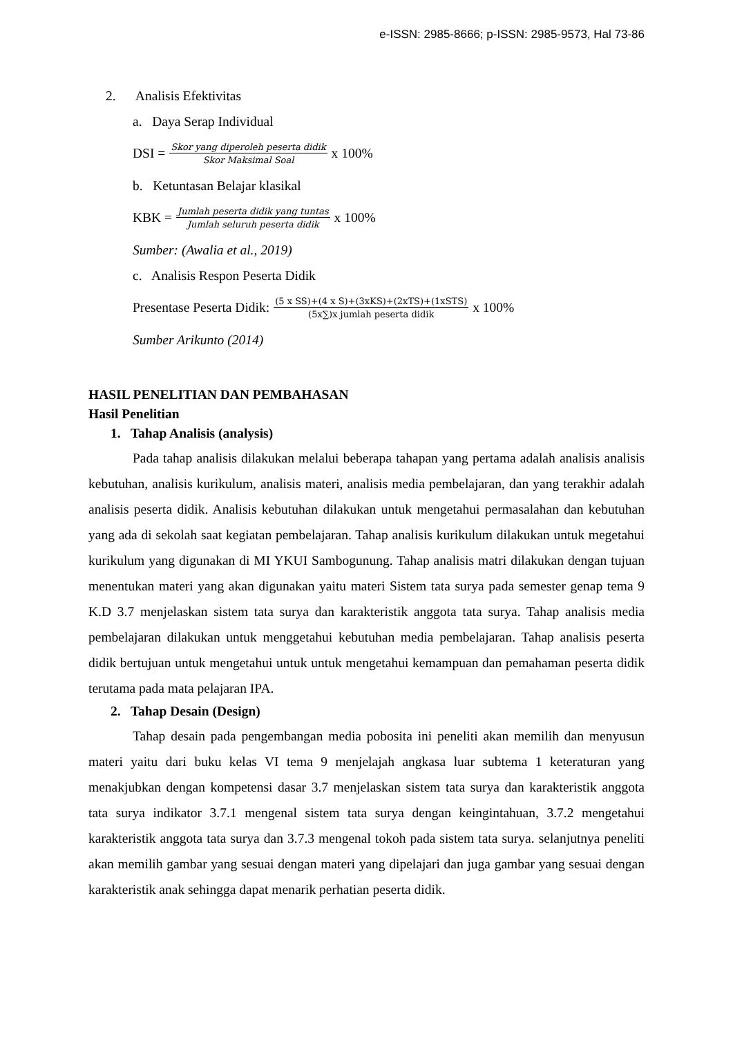e-ISSN: 2985-8666; p-ISSN: 2985-9573, Hal 73-86
2. Analisis Efektivitas
a. Daya Serap Individual
DSI = Skor yang diperoleh peserta didik Skor Maksimal Soal x 100%
b. Ketuntasan Belajar klasikal
KBK = Jumlah peserta didik yang tuntas Jumlah seluruh peserta didik x 100%
Sumber: (Awalia et al., 2019)
c. Analisis Respon Peserta Didik
Presentase Peserta Didik: (5 x SS)+(4 x S)+(3xKS)+(2xTS)+(1xSTS) (5x∑)x jumlah peserta didik x 100%
Sumber Arikunto (2014)
HASIL PENELITIAN DAN PEMBAHASAN
Hasil Penelitian
1. Tahap Analisis (analysis)
Pada tahap analisis dilakukan melalui beberapa tahapan yang pertama adalah analisis analisis kebutuhan, analisis kurikulum, analisis materi, analisis media pembelajaran, dan yang terakhir adalah analisis peserta didik. Analisis kebutuhan dilakukan untuk mengetahui permasalahan dan kebutuhan yang ada di sekolah saat kegiatan pembelajaran. Tahap analisis kurikulum dilakukan untuk megetahui kurikulum yang digunakan di MI YKUI Sambogunung. Tahap analisis matri dilakukan dengan tujuan menentukan materi yang akan digunakan yaitu materi Sistem tata surya pada semester genap tema 9 K.D 3.7 menjelaskan sistem tata surya dan karakteristik anggota tata surya. Tahap analisis media pembelajaran dilakukan untuk menggetahui kebutuhan media pembelajaran. Tahap analisis peserta didik bertujuan untuk mengetahui untuk untuk mengetahui kemampuan dan pemahaman peserta didik terutama pada mata pelajaran IPA.
2. Tahap Desain (Design)
Tahap desain pada pengembangan media pobosita ini peneliti akan memilih dan menyusun materi yaitu dari buku kelas VI tema 9 menjelajah angkasa luar subtema 1 keteraturan yang menakjubkan dengan kompetensi dasar 3.7 menjelaskan sistem tata surya dan karakteristik anggota tata surya indikator 3.7.1 mengenal sistem tata surya dengan keingintahuan, 3.7.2 mengetahui karakteristik anggota tata surya dan 3.7.3 mengenal tokoh pada sistem tata surya. selanjutnya peneliti akan memilih gambar yang sesuai dengan materi yang dipelajari dan juga gambar yang sesuai dengan karakteristik anak sehingga dapat menarik perhatian peserta didik.